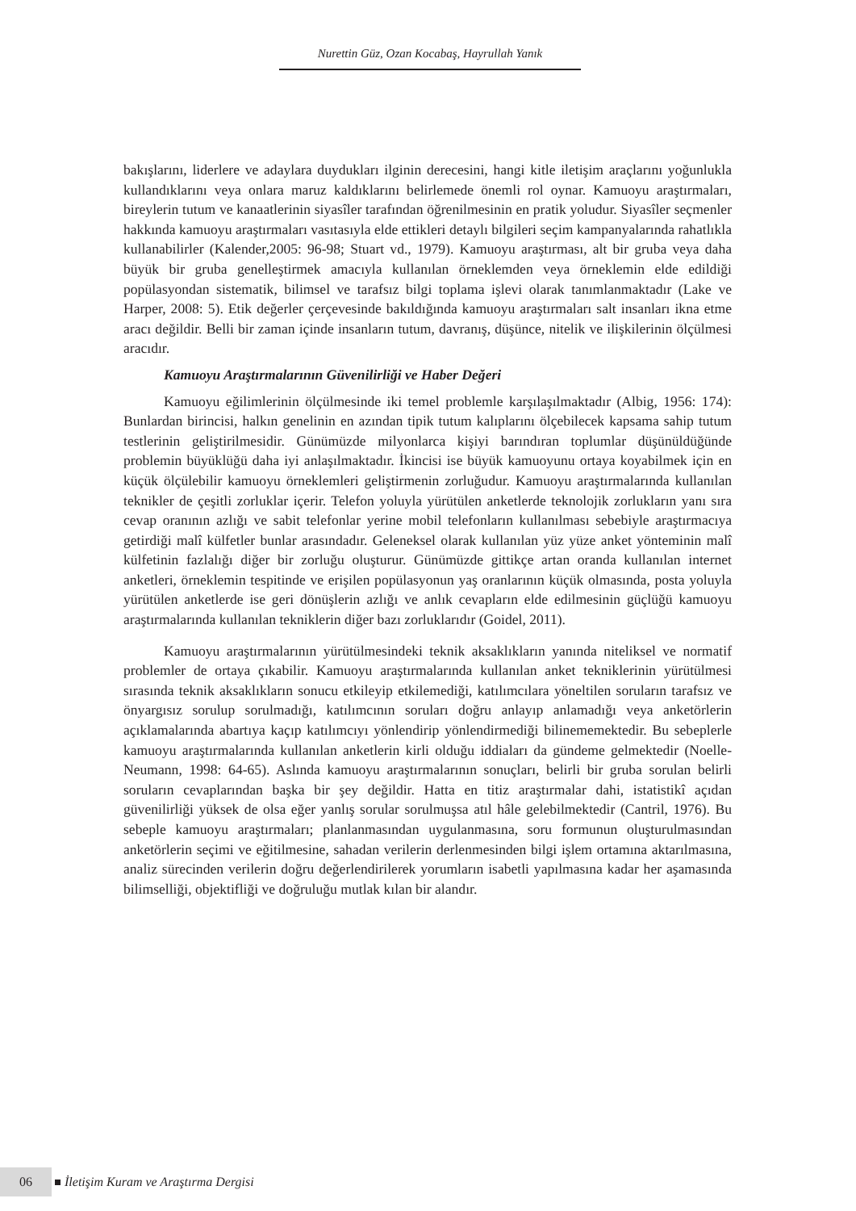Nurettin Güz, Ozan Kocabaş, Hayrullah Yanık
bakışlarını, liderlere ve adaylara duydukları ilginin derecesini, hangi kitle iletişim araçlarını yoğunlukla kullandıklarını veya onlara maruz kaldıklarını belirlemede önemli rol oynar. Kamuoyu araştırmaları, bireylerin tutum ve kanaatlerinin siyasîler tarafından öğrenilmesinin en pratik yoludur. Siyasîler seçmenler hakkında kamuoyu araştırmaları vasıtasıyla elde ettikleri detaylı bilgileri seçim kampanyalarında rahatlıkla kullanabilirler (Kalender,2005: 96-98; Stuart vd., 1979). Kamuoyu araştırması, alt bir gruba veya daha büyük bir gruba genelleştirmek amacıyla kullanılan örneklemden veya örneklemin elde edildiği popülasyondan sistematik, bilimsel ve tarafsız bilgi toplama işlevi olarak tanımlanmaktadır (Lake ve Harper, 2008: 5). Etik değerler çerçevesinde bakıldığında kamuoyu araştırmaları salt insanları ikna etme aracı değildir. Belli bir zaman içinde insanların tutum, davranış, düşünce, nitelik ve ilişkilerinin ölçülmesi aracıdır.
Kamuoyu Araştırmalarının Güvenilirliği ve Haber Değeri
Kamuoyu eğilimlerinin ölçülmesinde iki temel problemle karşılaşılmaktadır (Albig, 1956: 174): Bunlardan birincisi, halkın genelinin en azından tipik tutum kalıplarını ölçebilecek kapsama sahip tutum testlerinin geliştirilmesidir. Günümüzde milyonlarca kişiyi barındıran toplumlar düşünüldüğünde problemin büyüklüğü daha iyi anlaşılmaktadır. İkincisi ise büyük kamuoyunu ortaya koyabilmek için en küçük ölçülebilir kamuoyu örneklemleri geliştirmenin zorluğudur. Kamuoyu araştırmalarında kullanılan teknikler de çeşitli zorluklar içerir. Telefon yoluyla yürütülen anketlerde teknolojik zorlukların yanı sıra cevap oranının azlığı ve sabit telefonlar yerine mobil telefonların kullanılması sebebiyle araştırmacıya getirdiği malî külfetler bunlar arasındadır. Geleneksel olarak kullanılan yüz yüze anket yönteminin malî külfetinin fazlalığı diğer bir zorluğu oluşturur. Günümüzde gittikçe artan oranda kullanılan internet anketleri, örneklemin tespitinde ve erişilen popülasyonun yaş oranlarının küçük olmasında, posta yoluyla yürütülen anketlerde ise geri dönüşlerin azlığı ve anlık cevapların elde edilmesinin güçlüğü kamuoyu araştırmalarında kullanılan tekniklerin diğer bazı zorluklarıdır (Goidel, 2011).
Kamuoyu araştırmalarının yürütülmesindeki teknik aksaklıkların yanında niteliksel ve normatif problemler de ortaya çıkabilir. Kamuoyu araştırmalarında kullanılan anket tekniklerinin yürütülmesi sırasında teknik aksaklıkların sonucu etkileyip etkilemediği, katılımcılara yöneltilen soruların tarafsız ve önyargısız sorulup sorulmadığı, katılımcının soruları doğru anlayıp anlamadığı veya anketörlerin açıklamalarında abartıya kaçıp katılımcıyı yönlendirip yönlendirmediği bilinememektedir. Bu sebeplerle kamuoyu araştırmalarında kullanılan anketlerin kirli olduğu iddiaları da gündeme gelmektedir (Noelle-Neumann, 1998: 64-65). Aslında kamuoyu araştırmalarının sonuçları, belirli bir gruba sorulan belirli soruların cevaplarından başka bir şey değildir. Hatta en titiz araştırmalar dahi, istatistikî açıdan güvenilirliği yüksek de olsa eğer yanlış sorular sorulmuşsa atıl hâle gelebilmektedir (Cantril, 1976). Bu sebeple kamuoyu araştırmaları; planlanmasından uygulanmasına, soru formunun oluşturulmasından anketörlerin seçimi ve eğitilmesine, sahadan verilerin derlenmesinden bilgi işlem ortamına aktarılmasına, analiz sürecinden verilerin doğru değerlendirilerek yorumların isabetli yapılmasına kadar her aşamasında bilimselliği, objektifliği ve doğruluğu mutlak kılan bir alandır.
06 İletişim Kuram ve Araştırma Dergisi